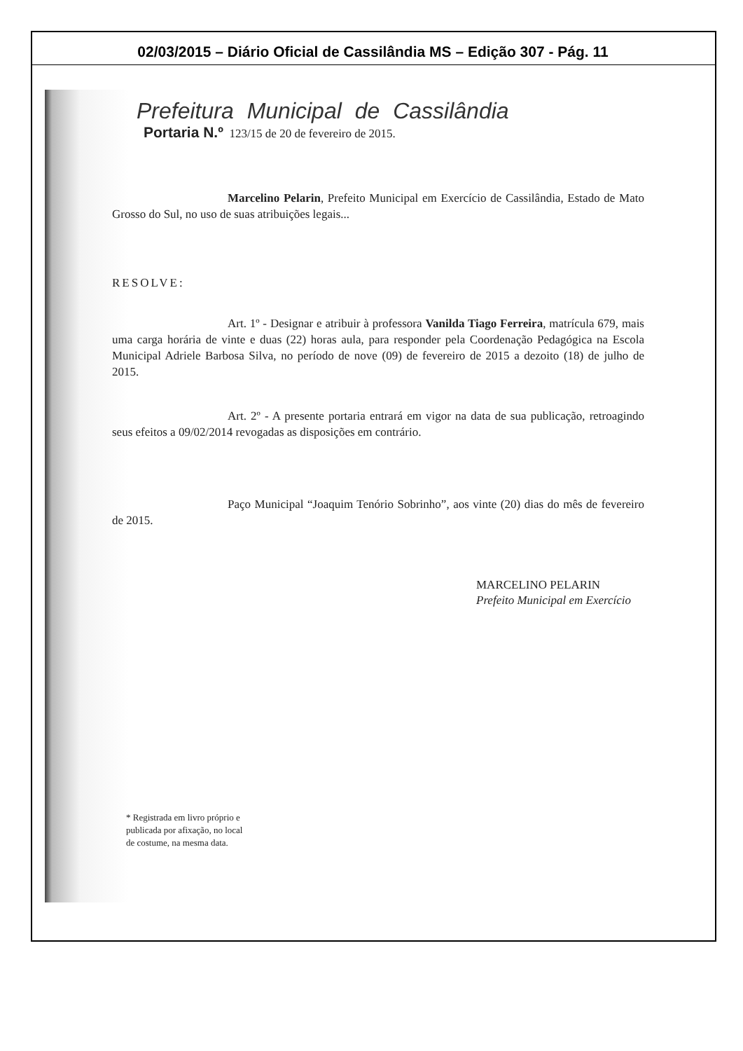02/03/2015 – Diário Oficial de Cassilândia MS – Edição 307 - Pág. 11
Prefeitura Municipal de Cassilândia
Portaria N.º 123/15 de 20 de fevereiro de 2015.
Marcelino Pelarin, Prefeito Municipal em Exercício de Cassilândia, Estado de Mato Grosso do Sul, no uso de suas atribuições legais...
RESOLVE:
Art. 1º - Designar e atribuir à professora Vanilda Tiago Ferreira, matrícula 679, mais uma carga horária de vinte e duas (22) horas aula, para responder pela Coordenação Pedagógica na Escola Municipal Adriele Barbosa Silva, no período de nove (09) de fevereiro de 2015 a dezoito (18) de julho de 2015.
Art. 2º - A presente portaria entrará em vigor na data de sua publicação, retroagindo seus efeitos a 09/02/2014 revogadas as disposições em contrário.
Paço Municipal “Joaquim Tenório Sobrinho”, aos vinte (20) dias do mês de fevereiro de 2015.
MARCELINO PELARIN
Prefeito Municipal em Exercício
* Registrada em livro próprio e
publicada por afixação, no local
de costume, na mesma data.